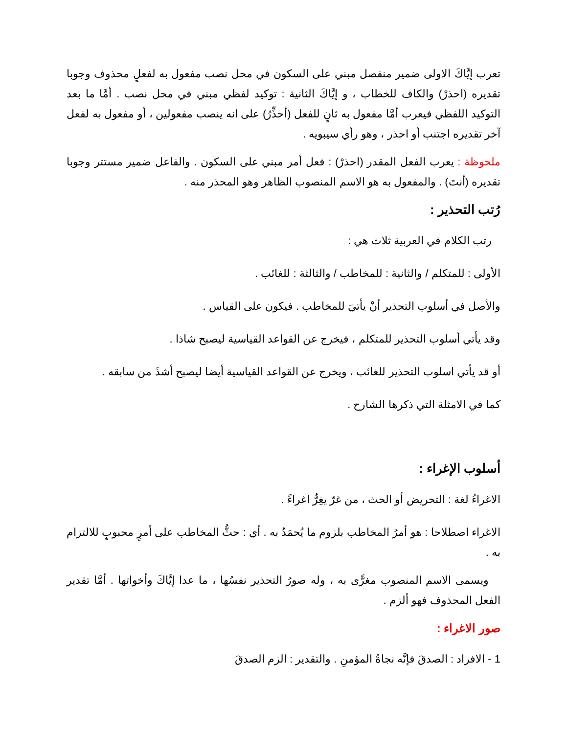تعرب إيَّاكَ الاولى ضمير منفصل مبني على السكون في محل نصب مفعول به لفعلٍ محذوف وجوبا تقديره (احذرْ) والكاف للخطاب ، و إيَّاكَ الثانية : توكيد لفظي مبني في محل نصب . أمَّا ما بعد التوكيد اللفظي فيعرب أمَّا مفعول به ثانٍ للفعل (أحذِّرُ) على انه ينصب مفعولين ، أو مفعول به لفعل آخر تقديره اجتنب أو احذر ، وهو رأي سيبويه .
ملحوظة : يعرب الفعل المقدر (احذرْ) : فعل أمر مبني على السكون . والفاعل ضمير مستتر وجوبا تقديره (أنتَ) . والمفعول به هو الاسم المنصوب الظاهر وهو المحذر منه .
رُتب التحذير :
رتب الكلام في العربية ثلاث هي :
الأولى : للمتكلم / والثانية : للمخاطب / والثالثة : للغائب .
والأصل في أسلوب التحذير أنْ يأتيَ للمخاطب . فيكون على القياس .
وقد يأتي أسلوب التحذير للمتكلم ، فيخرج عن القواعد القياسية ليصبح شاذا .
أو قد يأتي اسلوب التحذير للغائب ، ويخرج عن القواعد القياسية أيضا ليصبح أشذَ من سابقه .
كما في الامثلة التي ذكرها الشارح .
أسلوب الإغراء :
الاغراءُ لغة : التحريض أو الحث ، من غرّ يغِرُّ اغراءً .
الاغراء اصطلاحا : هو أمرُ المخاطب بلزوم ما يُحمَدُ به . أي : حثُّ المخاطب على أمرٍ محبوبٍ للالتزام به .
ويسمى الاسم المنصوب مغرًّى به ، وله صورُ التحذير نفسُها ، ما عدا إيَّاكَ وأخواتها . أمَّا تقدير الفعل المحذوف فهو ألزم .
صور الاغراء :
1 - الافراد : الصدقَ فإنَّه نجاةُ المؤمنِ . والتقدير : الزم الصدقَ